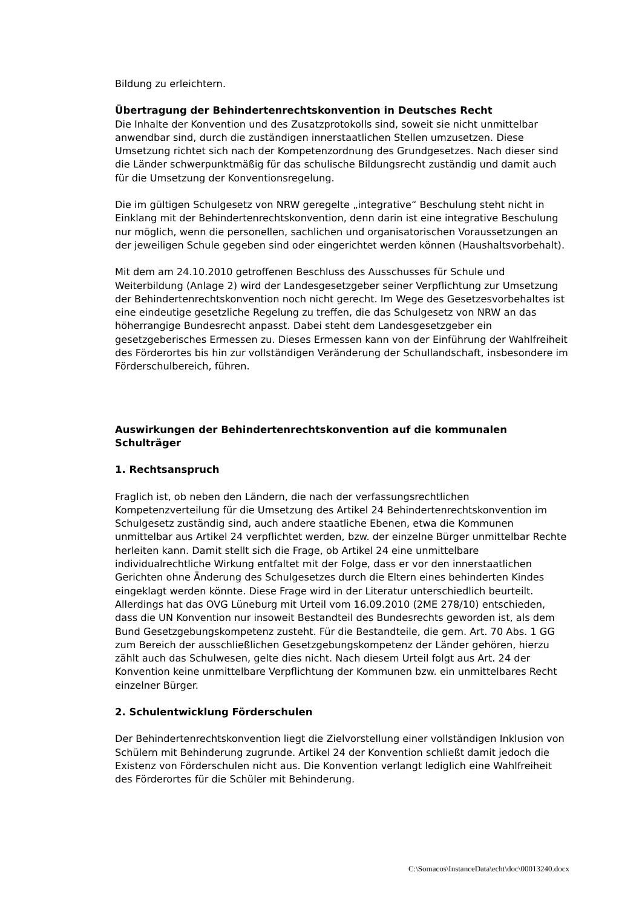Bildung zu erleichtern.
Übertragung der Behindertenrechtskonvention in Deutsches Recht
Die Inhalte der Konvention und des Zusatzprotokolls sind, soweit sie nicht unmittelbar anwendbar sind, durch die zuständigen innerstaatlichen Stellen umzusetzen. Diese Umsetzung richtet sich nach der Kompetenzordnung des Grundgesetzes. Nach dieser sind die Länder schwerpunktmäßig für das schulische Bildungsrecht zuständig und damit auch für die Umsetzung der Konventionsregelung.
Die im gültigen Schulgesetz von NRW geregelte „integrative“ Beschulung steht nicht in Einklang mit der Behindertenrechtskonvention, denn darin ist eine integrative Beschulung nur möglich, wenn die personellen, sachlichen und organisatorischen Voraussetzungen an der jeweiligen Schule gegeben sind oder eingerichtet werden können (Haushaltsvorbehalt).
Mit dem am 24.10.2010 getroffenen Beschluss des Ausschusses für Schule und Weiterbildung (Anlage 2) wird der Landesgesetzgeber seiner Verpflichtung zur Umsetzung der Behindertenrechtskonvention noch nicht gerecht. Im Wege des Gesetzesvorbehaltes ist eine eindeutige gesetzliche Regelung zu treffen, die das Schulgesetz von NRW an das höherrangige Bundesrecht anpasst. Dabei steht dem Landesgesetzgeber ein gesetzgeberisches Ermessen zu. Dieses Ermessen kann von der Einführung der Wahlfreiheit des Förderortes bis hin zur vollständigen Veränderung der Schullandschaft, insbesondere im Förderschulbereich, führen.
Auswirkungen der Behindertenrechtskonvention auf die kommunalen Schulträger
1. Rechtsanspruch
Fraglich ist, ob neben den Ländern, die nach der verfassungsrechtlichen Kompetenzverteilung für die Umsetzung des Artikel 24 Behindertenrechtskonvention im Schulgesetz zuständig sind, auch andere staatliche Ebenen, etwa die Kommunen unmittelbar aus Artikel 24 verpflichtet werden, bzw. der einzelne Bürger unmittelbar Rechte herleiten kann. Damit stellt sich die Frage, ob Artikel 24 eine unmittelbare individualrechtliche Wirkung entfaltet mit der Folge, dass er vor den innerstaatlichen Gerichten ohne Änderung des Schulgesetzes durch die Eltern eines behinderten Kindes eingeklagt werden könnte. Diese Frage wird in der Literatur unterschiedlich beurteilt. Allerdings hat das OVG Lüneburg mit Urteil vom 16.09.2010 (2ME 278/10) entschieden, dass die UN Konvention nur insoweit Bestandteil des Bundesrechts geworden ist, als dem Bund Gesetzgebungskompetenz zusteht. Für die Bestandteile, die gem. Art. 70 Abs. 1 GG zum Bereich der ausschließlichen Gesetzgebungskompetenz der Länder gehören, hierzu zählt auch das Schulwesen, gelte dies nicht. Nach diesem Urteil folgt aus Art. 24 der Konvention keine unmittelbare Verpflichtung der Kommunen bzw. ein unmittelbares Recht einzelner Bürger.
2. Schulentwicklung Förderschulen
Der Behindertenrechtskonvention liegt die Zielvorstellung einer vollständigen Inklusion von Schülern mit Behinderung zugrunde. Artikel 24 der Konvention schließt damit jedoch die Existenz von Förderschulen nicht aus. Die Konvention verlangt lediglich eine Wahlfreiheit des Förderortes für die Schüler mit Behinderung.
C:\Somacos\InstanceData\echt\doc\00013240.docx